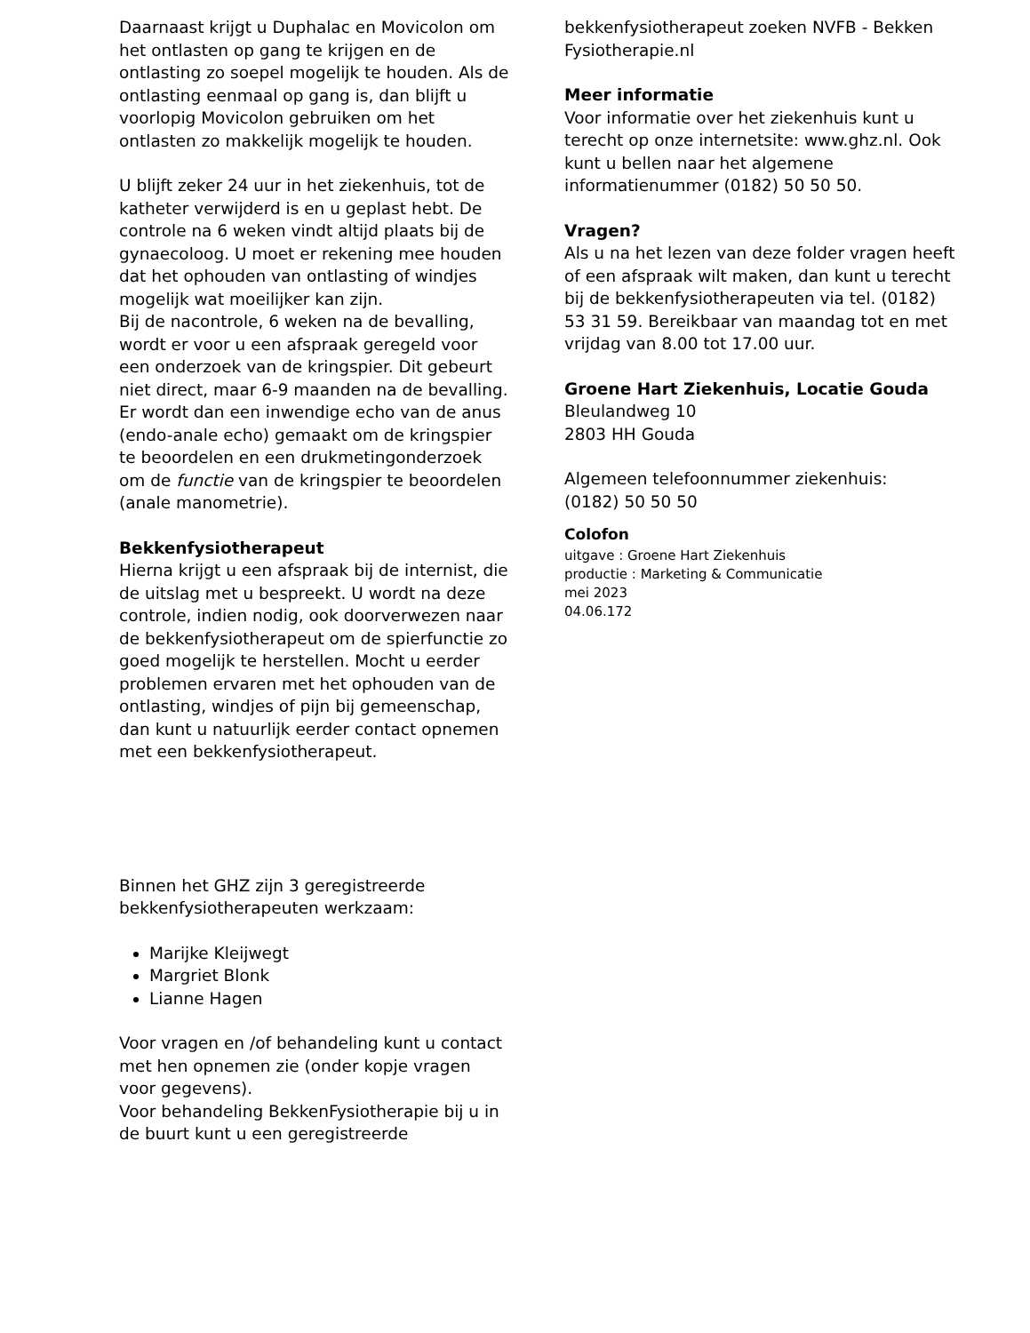Daarnaast krijgt u Duphalac en Movicolon om het ontlasten op gang te krijgen en de ontlasting zo soepel mogelijk te houden. Als de ontlasting eenmaal op gang is, dan blijft u voorlopig Movicolon gebruiken om het ontlasten zo makkelijk mogelijk te houden.
U blijft zeker 24 uur in het ziekenhuis, tot de katheter verwijderd is en u geplast hebt. De controle na 6 weken vindt altijd plaats bij de gynaecoloog. U moet er rekening mee houden dat het ophouden van ontlasting of windjes mogelijk wat moeilijker kan zijn.
Bij de nacontrole, 6 weken na de bevalling, wordt er voor u een afspraak geregeld voor een onderzoek van de kringspier. Dit gebeurt niet direct, maar 6-9 maanden na de bevalling. Er wordt dan een inwendige echo van de anus (endo-anale echo) gemaakt om de kringspier te beoordelen en een drukmetingonderzoek om de functie van de kringspier te beoordelen (anale manometrie).
Bekkenfysiotherapeut
Hierna krijgt u een afspraak bij de internist, die de uitslag met u bespreekt. U wordt na deze controle, indien nodig, ook doorverwezen naar de bekkenfysiotherapeut om de spierfunctie zo goed mogelijk te herstellen. Mocht u eerder problemen ervaren met het ophouden van de ontlasting, windjes of pijn bij gemeenschap, dan kunt u natuurlijk eerder contact opnemen met een bekkenfysiotherapeut.
Binnen het GHZ zijn 3 geregistreerde bekkenfysiotherapeuten werkzaam:
Marijke Kleijwegt
Margriet Blonk
Lianne Hagen
Voor vragen en /of behandeling kunt u contact met hen opnemen zie (onder kopje vragen voor gegevens).
Voor behandeling BekkenFysiotherapie bij u in de buurt kunt u een geregistreerde
bekkenfysiotherapeut zoeken NVFB - Bekken Fysiotherapie.nl
Meer informatie
Voor informatie over het ziekenhuis kunt u terecht op onze internetsite: www.ghz.nl. Ook kunt u bellen naar het algemene informatienummer (0182) 50 50 50.
Vragen?
Als u na het lezen van deze folder vragen heeft of een afspraak wilt maken, dan kunt u terecht bij de bekkenfysiotherapeuten via tel. (0182) 53 31 59. Bereikbaar van maandag tot en met vrijdag van 8.00 tot 17.00 uur.
Groene Hart Ziekenhuis, Locatie Gouda
Bleulandweg 10
2803 HH Gouda
Algemeen telefoonnummer ziekenhuis:
(0182) 50 50 50
Colofon
uitgave : Groene Hart Ziekenhuis
productie : Marketing & Communicatie
mei 2023
04.06.172